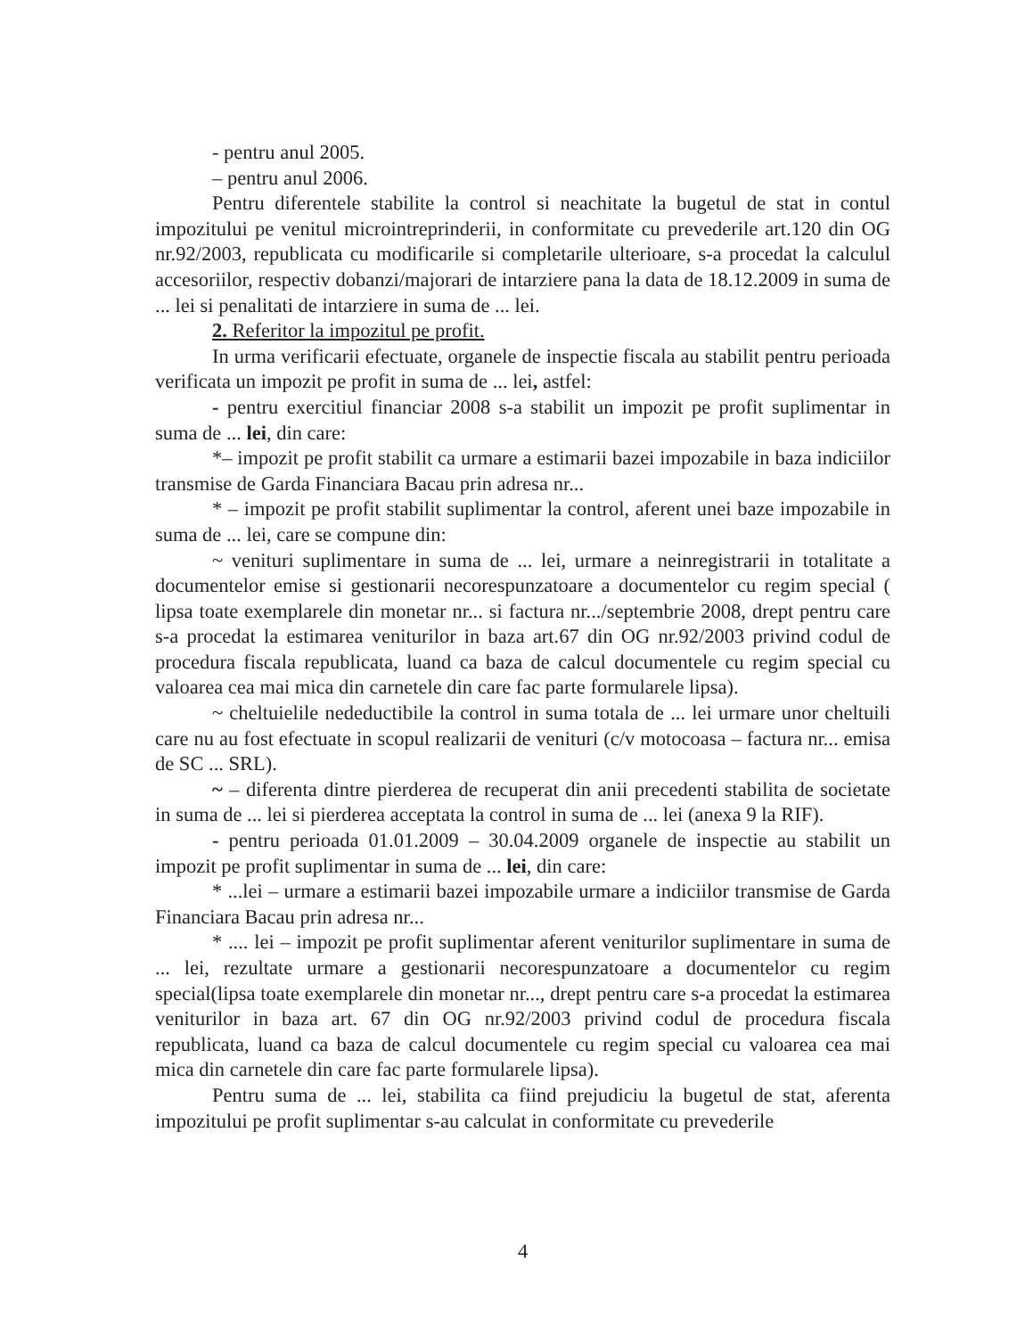- pentru anul 2005.
– pentru anul 2006.
Pentru diferentele stabilite la control si neachitate la bugetul de stat in contul impozitului pe venitul microintreprinderii, in conformitate cu prevederile art.120 din OG nr.92/2003, republicata cu modificarile si completarile ulterioare, s-a procedat la calculul accesoriilor, respectiv dobanzi/majorari de intarziere pana la data de 18.12.2009 in suma de ... lei si penalitati de intarziere in suma de ... lei.
2. Referitor la impozitul pe profit.
In urma verificarii efectuate, organele de inspectie fiscala au stabilit pentru perioada verificata un impozit pe profit in suma de ... lei, astfel:
- pentru exercitiul financiar 2008 s-a stabilit un impozit pe profit suplimentar in suma de ... lei, din care:
*– impozit pe profit stabilit ca urmare a estimarii bazei impozabile in baza indiciilor transmise de Garda Financiara Bacau prin adresa nr...
* – impozit pe profit stabilit suplimentar la control, aferent unei baze impozabile in suma de ... lei, care se compune din:
~ venituri suplimentare in suma de ... lei, urmare a neinregistrarii in totalitate a documentelor emise si gestionarii necorespunzatoare a documentelor cu regim special ( lipsa toate exemplarele din monetar nr... si factura nr.../septembrie 2008, drept pentru care s-a procedat la estimarea veniturilor in baza art.67 din OG nr.92/2003 privind codul de procedura fiscala republicata, luand ca baza de calcul documentele cu regim special cu valoarea cea mai mica din carnetele din care fac parte formularele lipsa).
~ cheltuielile nedeductibile la control in suma totala de ... lei urmare unor cheltuili care nu au fost efectuate in scopul realizarii de venituri (c/v motocoasa – factura nr... emisa de SC ... SRL).
~ – diferenta dintre pierderea de recuperat din anii precedenti stabilita de societate in suma de ... lei si pierderea acceptata la control in suma de ... lei (anexa 9 la RIF).
- pentru perioada 01.01.2009 – 30.04.2009 organele de inspectie au stabilit un impozit pe profit suplimentar in suma de ... lei, din care:
* ...lei – urmare a estimarii bazei impozabile urmare a indiciilor transmise de Garda Financiara Bacau prin adresa nr...
* .... lei – impozit pe profit suplimentar aferent veniturilor suplimentare in suma de ... lei, rezultate urmare a gestionarii necorespunzatoare a documentelor cu regim special(lipsa toate exemplarele din monetar nr..., drept pentru care s-a procedat la estimarea veniturilor in baza art. 67 din OG nr.92/2003 privind codul de procedura fiscala republicata, luand ca baza de calcul documentele cu regim special cu valoarea cea mai mica din carnetele din care fac parte formularele lipsa).
Pentru suma de ... lei, stabilita ca fiind prejudiciu la bugetul de stat, aferenta impozitului pe profit suplimentar s-au calculat in conformitate cu prevederile
4